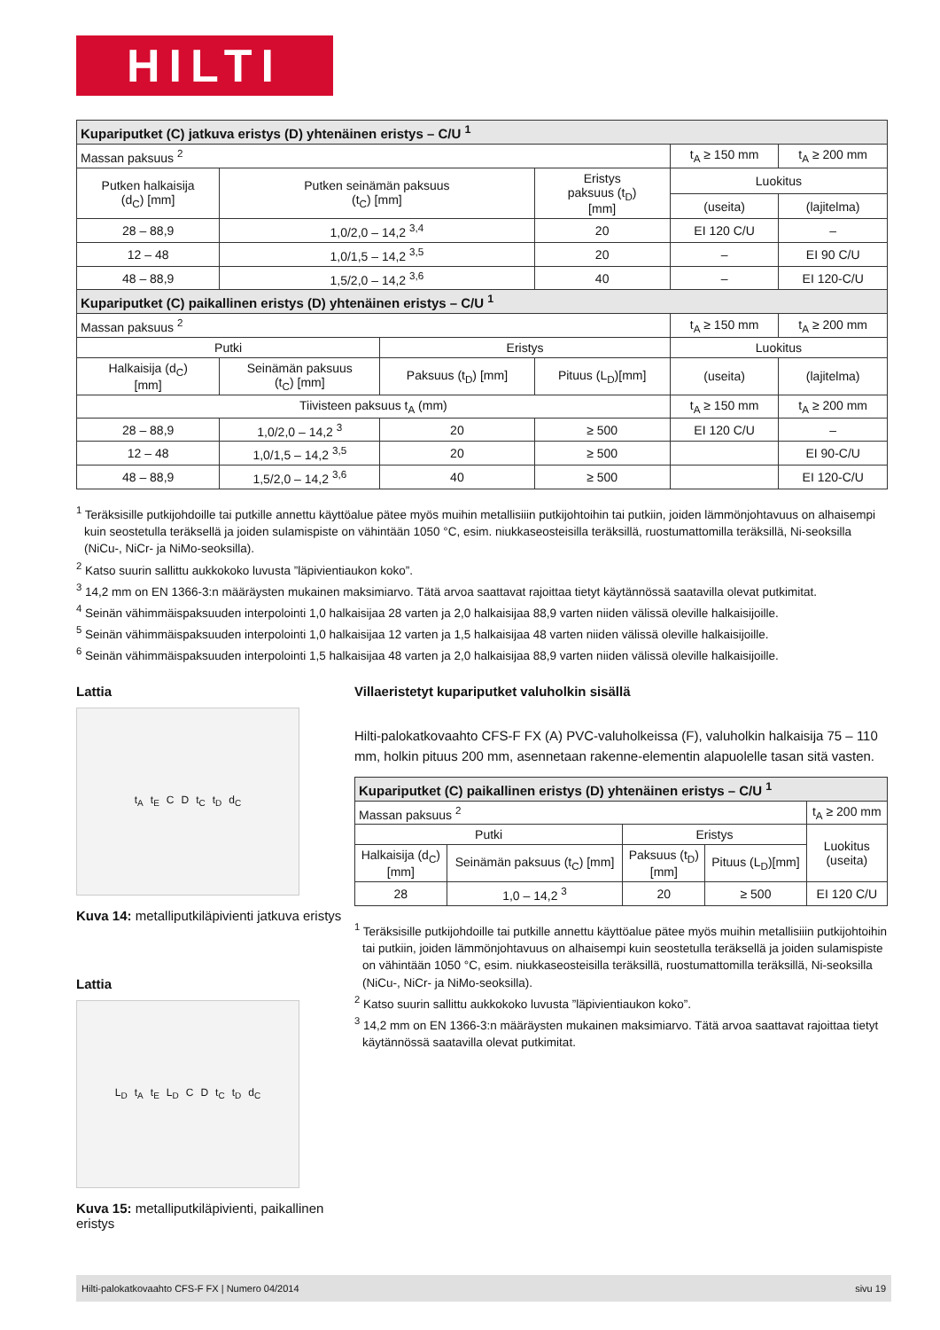HILTI
| Kupariputket (C) jatkuva eristys (D) yhtenäinen eristys – C/U <sup>1</sup> | | | | | |
| Massan paksuus <sup>2</sup> | | | | t<sub>A</sub> ≥ 150 mm | t<sub>A</sub> ≥ 200 mm |
| Putken halkaisija (d<sub>C</sub>) [mm] | Putken seinämän paksuus (t<sub>C</sub>) [mm] | | Eristys paksuus (t<sub>D</sub>) [mm] | Luokitus | |
| | | | | (useita) | (lajitelma) |
| 28 – 88,9 | 1,0/2,0 – 14,2 <sup>3,4</sup> | | 20 | EI 120 C/U | – |
| 12 – 48 | 1,0/1,5 – 14,2 <sup>3,5</sup> | | 20 | – | EI 90 C/U |
| 48 – 88,9 | 1,5/2,0 – 14,2 <sup>3,6</sup> | | 40 | – | EI 120-C/U |
| Kupariputket (C) paikallinen eristys (D) yhtenäinen eristys – C/U <sup>1</sup> | | | | | |
| Massan paksuus <sup>2</sup> | | | | t<sub>A</sub> ≥ 150 mm | t<sub>A</sub> ≥ 200 mm |
| Putki | | Eristys | | Luokitus | |
| Halkaisija (d<sub>C</sub>) [mm] | Seinämän paksuus (t<sub>C</sub>) [mm] | Paksuus (t<sub>D</sub>) [mm] | Pituus (L<sub>D</sub>)[mm] | (useita) | (lajitelma) |
| Tiivisteen paksuus t<sub>A</sub> (mm) | | | | t<sub>A</sub> ≥ 150 mm | t<sub>A</sub> ≥ 200 mm |
| 28 – 88,9 | 1,0/2,0 – 14,2 <sup>3</sup> | 20 | ≥ 500 | EI 120 C/U | – |
| 12 – 48 | 1,0/1,5 – 14,2 <sup>3,5</sup> | 20 | ≥ 500 | | EI 90-C/U |
| 48 – 88,9 | 1,5/2,0 – 14,2 <sup>3,6</sup> | 40 | ≥ 500 | | EI 120-C/U |
<sup>1</sup> Teräksisille putkijohdoille tai putkille annettu käyttöalue pätee myös muihin metallisiiin putkijohtoihin tai putkiin, joiden lämmönjohtavuus on alhaisempi kuin seostetulla teräksellä ja joiden sulamispiste on vähintään 1050 °C, esim. niukkaseosteisilla teräksillä, ruostumattomilla teräksillä, Ni-seoksilla (NiCu-, NiCr- ja NiMo-seoksilla).
<sup>2</sup> Katso suurin sallittu aukkokoko luvusta ”läpivientiaukon koko”.
<sup>3</sup> 14,2 mm on EN 1366-3:n määräysten mukainen maksimiarvo. Tätä arvoa saattavat rajoittaa tietyt käytännössä saatavilla olevat putkimitat.
<sup>4</sup> Seinän vähimmäispaksuuden interpolointi 1,0 halkaisijaa 28 varten ja 2,0 halkaisijaa 88,9 varten niiden välissä oleville halkaisijoille.
<sup>5</sup> Seinän vähimmäispaksuuden interpolointi 1,0 halkaisijaa 12 varten ja 1,5 halkaisijaa 48 varten niiden välissä oleville halkaisijoille.
<sup>6</sup> Seinän vähimmäispaksuuden interpolointi 1,5 halkaisijaa 48 varten ja 2,0 halkaisijaa 88,9 varten niiden välissä oleville halkaisijoille.
Lattia
t<sub>A</sub> t<sub>E</sub> C D t<sub>C</sub> t<sub>D</sub> d<sub>C</sub>
Kuva 14: metalliputkiläpivienti jatkuva eristys
Lattia
L<sub>D</sub> t<sub>A</sub> t<sub>E</sub> L<sub>D</sub> C D t<sub>C</sub> t<sub>D</sub> d<sub>C</sub>
Kuva 15: metalliputkiläpivienti, paikallinen eristys
Villaeristetyt kupariputket valuholkin sisällä
Hilti-palokatkovaahto CFS-F FX (A) PVC-valuholkeissa (F), valuholkin halkaisija 75 – 110 mm, holkin pituus 200 mm, asennetaan rakenne-elementin alapuolelle tasan sitä vasten.
| Kupariputket (C) paikallinen eristys (D) yhtenäinen eristys – C/U <sup>1</sup> | | | | |
| Massan paksuus <sup>2</sup> | | | | t<sub>A</sub> ≥ 200 mm |
| Putki | | Eristys | | Luokitus (useita) |
| Halkaisija (d<sub>C</sub>) [mm] | Seinämän paksuus (t<sub>C</sub>) [mm] | Paksuus (t<sub>D</sub>) [mm] | Pituus (L<sub>D</sub>)[mm] | |
| 28 | 1,0 – 14,2 <sup>3</sup> | 20 | ≥ 500 | EI 120 C/U |
<sup>1</sup> Teräksisille putkijohdoille tai putkille annettu käyttöalue pätee myös muihin metallisiiin putkijohtoihin tai putkiin, joiden lämmönjohtavuus on alhaisempi kuin seostetulla teräksellä ja joiden sulamispiste on vähintään 1050 °C, esim. niukkaseosteisilla teräksillä, ruostumattomilla teräksillä, Ni-seoksilla (NiCu-, NiCr- ja NiMo-seoksilla).
<sup>2</sup> Katso suurin sallittu aukkokoko luvusta ”läpivientiaukon koko”.
<sup>3</sup> 14,2 mm on EN 1366-3:n määräysten mukainen maksimiarvo. Tätä arvoa saattavat rajoittaa tietyt käytännössä saatavilla olevat putkimitat.
Hilti-palokatkovaahto CFS-F FX | Numero 04/2014 sivu 19